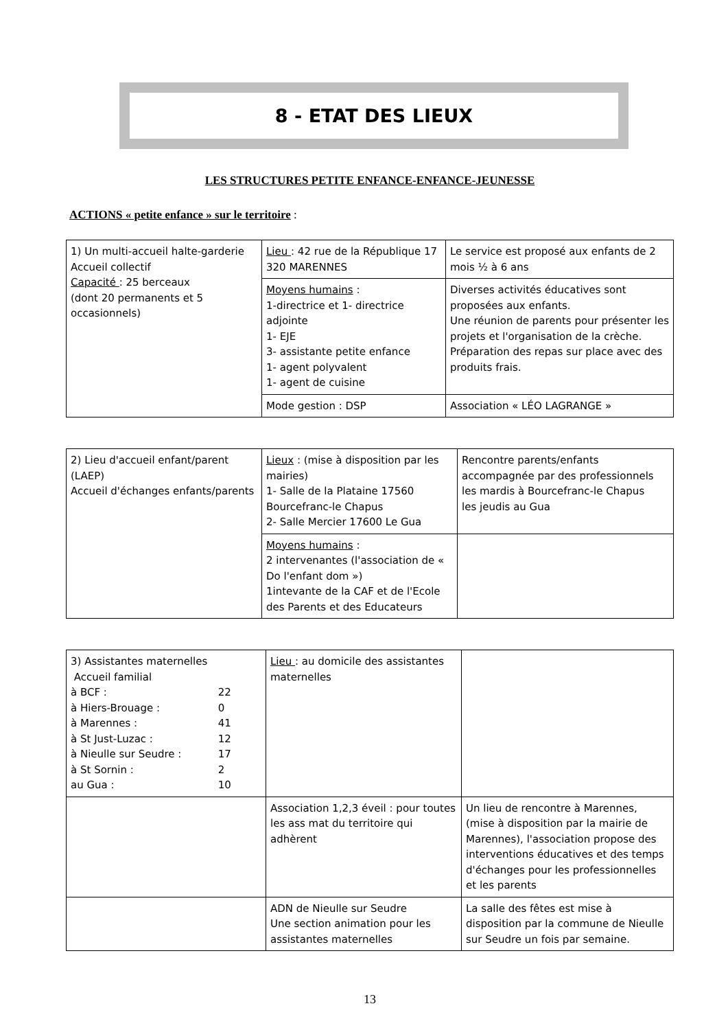8 - ETAT DES LIEUX
LES STRUCTURES PETITE ENFANCE-ENFANCE-JEUNESSE
ACTIONS « petite enfance » sur le territoire :
| 1) Un multi-accueil halte-garderie Accueil collectif Capacité : 25 berceaux (dont 20 permanents et 5 occasionnels) | Lieu : 42 rue de la République 17 320 MARENNES | Le service est proposé aux enfants de 2 mois ½ à 6 ans |
| | Moyens humains : 1-directrice et 1- directrice adjointe 1- EJE 3- assistante petite enfance 1- agent polyvalent 1- agent de cuisine | Diverses activités éducatives sont proposées aux enfants. Une réunion de parents pour présenter les projets et l'organisation de la crèche. Préparation des repas sur place avec des produits frais. |
| | Mode gestion : DSP | Association « LÉO LAGRANGE » |
| 2) Lieu d'accueil enfant/parent (LAEP) Accueil d'échanges enfants/parents | Lieux : (mise à disposition par les mairies) 1- Salle de la Plataine 17560 Bourcefranc-le Chapus 2- Salle Mercier 17600 Le Gua | Rencontre parents/enfants accompagnée par des professionnels les mardis à Bourcefranc-le Chapus les jeudis au Gua |
| | Moyens humains : 2 intervenantes (l'association de « Do l'enfant dom ») 1intevante de la CAF et de l'Ecole des Parents et des Educateurs | |
| 3) Assistantes maternelles Accueil familial à BCF : 22 à Hiers-Brouage : 0 à Marennes : 41 à St Just-Luzac : 12 à Nieulle sur Seudre : 17 à St Sornin : 2 au Gua : 10 | Lieu : au domicile des assistantes maternelles | |
| | Association 1,2,3 éveil : pour toutes les ass mat du territoire qui adhèrent | Un lieu de rencontre à Marennes, (mise à disposition par la mairie de Marennes), l'association propose des interventions éducatives et des temps d'échanges pour les professionnelles et les parents |
| | ADN de Nieulle sur Seudre Une section animation pour les assistantes maternelles | La salle des fêtes est mise à disposition par la commune de Nieulle sur Seudre un fois par semaine. |
13